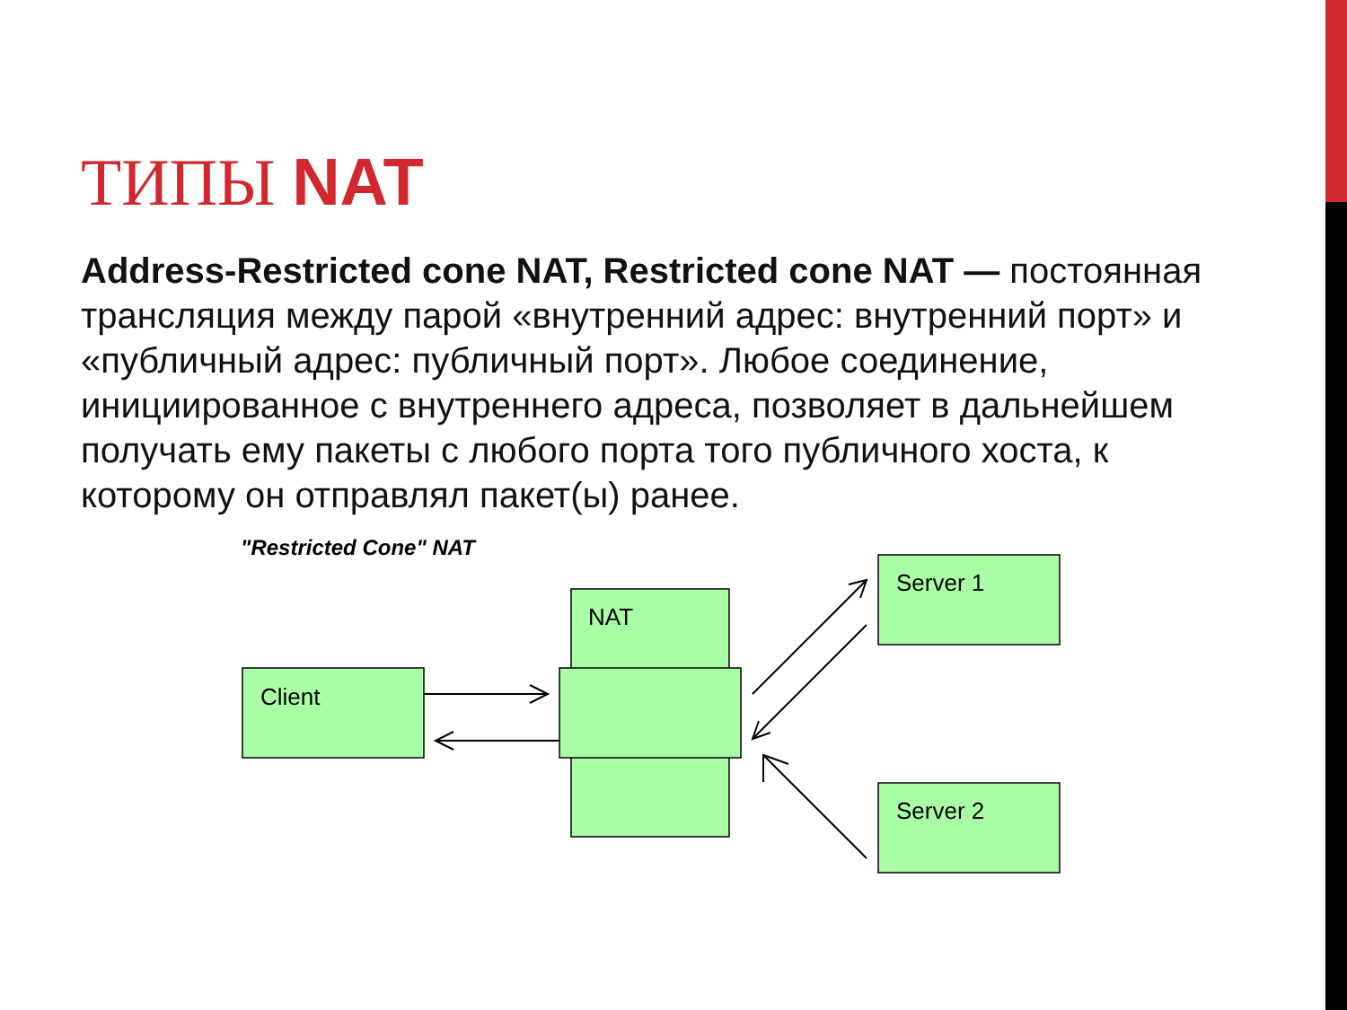ТИПЫ NAT
Address-Restricted cone NAT, Restricted cone NAT — постоянная трансляция между парой «внутренний адрес: внутренний порт» и «публичный адрес: публичный порт». Любое соединение, инициированное с внутреннего адреса, позволяет в дальнейшем получать ему пакеты с любого порта того публичного хоста, к которому он отправлял пакет(ы) ранее.
"Restricted Cone" NAT
Client
NAT
Server 1
Server 2